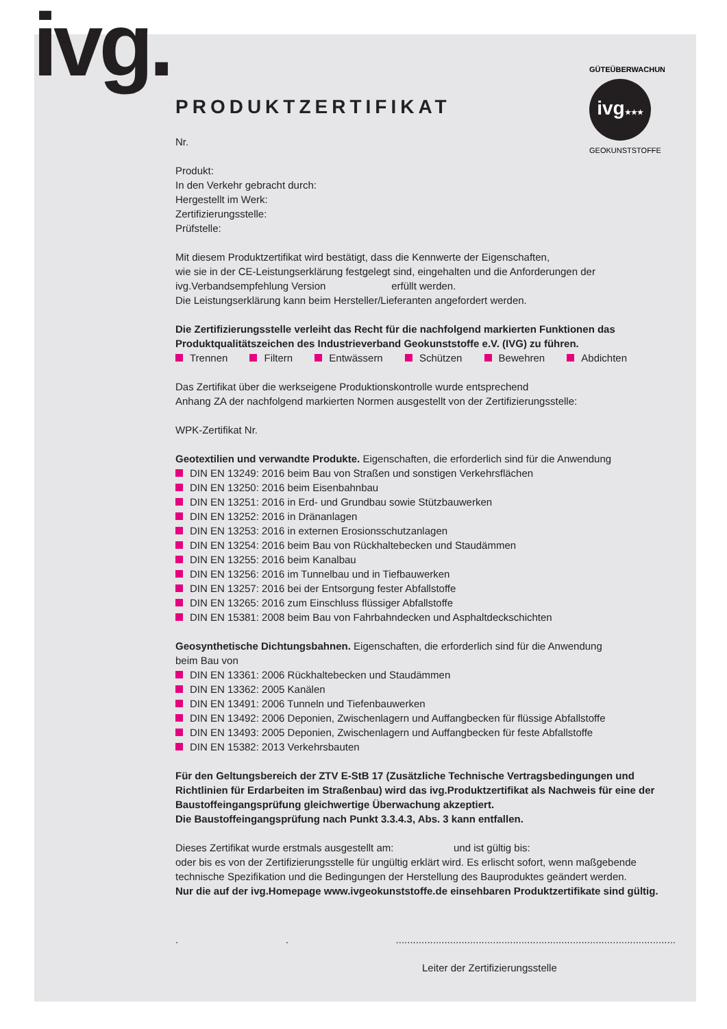ivg.
ivg★★★
GÜTEÜBERWACHUNG
GEOKUNSTSTOFFE
PRODUKTZERTIFIKAT
Nr.
Produkt:
In den Verkehr gebracht durch:
Hergestellt im Werk:
Zertifizierungsstelle:
Prüfstelle:
Mit diesem Produktzertifikat wird bestätigt, dass die Kennwerte der Eigenschaften,
wie sie in der CE-Leistungserklärung festgelegt sind, eingehalten und die Anforderungen der
ivg.Verbandsempfehlung Version erfüllt werden.
Die Leistungserklärung kann beim Hersteller/Lieferanten angefordert werden.
Die Zertifizierungsstelle verleiht das Recht für die nachfolgend markierten Funktionen das Produktqualitätszeichen des Industrieverband Geokunststoffe e.V. (IVG) zu führen.
Trennen Filtern Entwässern Schützen Bewehren Abdichten
Das Zertifikat über die werkseigene Produktionskontrolle wurde entsprechend
Anhang ZA der nachfolgend markierten Normen ausgestellt von der Zertifizierungsstelle:
WPK-Zertifikat Nr.
Geotextilien und verwandte Produkte. Eigenschaften, die erforderlich sind für die Anwendung
DIN EN 13249: 2016 beim Bau von Straßen und sonstigen Verkehrsflächen
DIN EN 13250: 2016 beim Eisenbahnbau
DIN EN 13251: 2016 in Erd- und Grundbau sowie Stützbauwerken
DIN EN 13252: 2016 in Dränanlagen
DIN EN 13253: 2016 in externen Erosionsschutzanlagen
DIN EN 13254: 2016 beim Bau von Rückhaltebecken und Staudämmen
DIN EN 13255: 2016 beim Kanalbau
DIN EN 13256: 2016 im Tunnelbau und in Tiefbauwerken
DIN EN 13257: 2016 bei der Entsorgung fester Abfallstoffe
DIN EN 13265: 2016 zum Einschluss flüssiger Abfallstoffe
DIN EN 15381: 2008 beim Bau von Fahrbahndecken und Asphaltdeckschichten
Geosynthetische Dichtungsbahnen. Eigenschaften, die erforderlich sind für die Anwendung
beim Bau von
DIN EN 13361: 2006 Rückhaltebecken und Staudämmen
DIN EN 13362: 2005 Kanälen
DIN EN 13491: 2006 Tunneln und Tiefenbauwerken
DIN EN 13492: 2006 Deponien, Zwischenlagern und Auffangbecken für flüssige Abfallstoffe
DIN EN 13493: 2005 Deponien, Zwischenlagern und Auffangbecken für feste Abfallstoffe
DIN EN 15382: 2013 Verkehrsbauten
Für den Geltungsbereich der ZTV E-StB 17 (Zusätzliche Technische Vertragsbedingungen und Richtlinien für Erdarbeiten im Straßenbau) wird das ivg.Produktzertifikat als Nachweis für eine der Baustoffeingangsprüfung gleichwertige Überwachung akzeptiert.
Die Baustoffeingangsprüfung nach Punkt 3.3.4.3, Abs. 3 kann entfallen.
Dieses Zertifikat wurde erstmals ausgestellt am: und ist gültig bis:
oder bis es von der Zertifizierungsstelle für ungültig erklärt wird. Es erlischt sofort, wenn maßgebende technische Spezifikation und die Bedingungen der Herstellung des Bauproduktes geändert werden.
Nur die auf der ivg.Homepage www.ivgeokunststoffe.de einsehbaren Produktzertifikate sind gültig.
....................................................................................................
Leiter der Zertifizierungsstelle